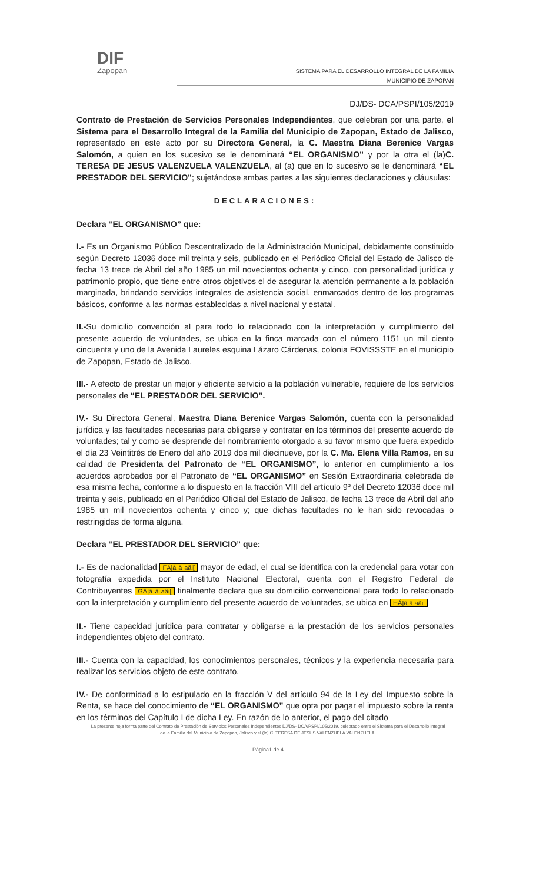DIF
Zapopan
SISTEMA PARA EL DESARROLLO INTEGRAL DE LA FAMILIA
MUNICIPIO DE ZAPOPAN
DJ/DS- DCA/PSPI/105/2019
Contrato de Prestación de Servicios Personales Independientes, que celebran por una parte, el Sistema para el Desarrollo Integral de la Familia del Municipio de Zapopan, Estado de Jalisco, representado en este acto por su Directora General, la C. Maestra Diana Berenice Vargas Salomón, a quien en los sucesivo se le denominará “EL ORGANISMO” y por la otra el (la)C. TERESA DE JESUS VALENZUELA VALENZUELA, al (a) que en lo sucesivo se le denominará “EL PRESTADOR DEL SERVICIO”; sujetándose ambas partes a las siguientes declaraciones y cláusulas:
DECLARACIONES:
Declara “EL ORGANISMO” que:
I.- Es un Organismo Público Descentralizado de la Administración Municipal, debidamente constituido según Decreto 12036 doce mil treinta y seis, publicado en el Periódico Oficial del Estado de Jalisco de fecha 13 trece de Abril del año 1985 un mil novecientos ochenta y cinco, con personalidad jurídica y patrimonio propio, que tiene entre otros objetivos el de asegurar la atención permanente a la población marginada, brindando servicios integrales de asistencia social, enmarcados dentro de los programas básicos, conforme a las normas establecidas a nivel nacional y estatal.
II.-Su domicilio convención al para todo lo relacionado con la interpretación y cumplimiento del presente acuerdo de voluntades, se ubica en la finca marcada con el número 1151 un mil ciento cincuenta y uno de la Avenida Laureles esquina Lázaro Cárdenas, colonia FOVISSSTE en el municipio de Zapopan, Estado de Jalisco.
III.- A efecto de prestar un mejor y eficiente servicio a la población vulnerable, requiere de los servicios personales de “EL PRESTADOR DEL SERVICIO”.
IV.- Su Directora General, Maestra Diana Berenice Vargas Salomón, cuenta con la personalidad jurídica y las facultades necesarias para obligarse y contratar en los términos del presente acuerdo de voluntades; tal y como se desprende del nombramiento otorgado a su favor mismo que fuera expedido el día 23 Veintitrés de Enero del año 2019 dos mil diecinueve, por la C. Ma. Elena Villa Ramos, en su calidad de Presidenta del Patronato de “EL ORGANISMO”, lo anterior en cumplimiento a los acuerdos aprobados por el Patronato de “EL ORGANISMO” en Sesión Extraordinaria celebrada de esa misma fecha, conforme a lo dispuesto en la fracción VIII del artículo 9º del Decreto 12036 doce mil treinta y seis, publicado en el Periódico Oficial del Estado de Jalisco, de fecha 13 trece de Abril del año 1985 un mil novecientos ochenta y cinco y; que dichas facultades no le han sido revocadas o restringidas de forma alguna.
Declara “EL PRESTADOR DEL SERVICIO” que:
I.- Es de nacionalidad FÁ|ā ā aãi[ mayor de edad, el cual se identifica con la credencial para votar con fotografía expedida por el Instituto Nacional Electoral, cuenta con el Registro Federal de Contribuyentes GÁ|ā ā aãi[ finalmente declara que su domicilio convencional para todo lo relacionado con la interpretación y cumplimiento del presente acuerdo de voluntades, se ubica en HÁ|ā ā aãi[
II.- Tiene capacidad jurídica para contratar y obligarse a la prestación de los servicios personales independientes objeto del contrato.
III.- Cuenta con la capacidad, los conocimientos personales, técnicos y la experiencia necesaria para realizar los servicios objeto de este contrato.
IV.- De conformidad a lo estipulado en la fracción V del artículo 94 de la Ley del Impuesto sobre la Renta, se hace del conocimiento de “EL ORGANISMO” que opta por pagar el impuesto sobre la renta en los términos del Capítulo I de dicha Ley. En razón de lo anterior, el pago del citado
La presente hoja forma parte del Contrato de Prestación de Servicios Personales Independientes DJ/DS- DCA/PSPI/105/2019, celebrado entre el Sistema para el Desarrollo Integral de la Familia del Municipio de Zapopan, Jalisco y el (la) C. TERESA DE JESUS VALENZUELA VALENZUELA.
Página1 de 4